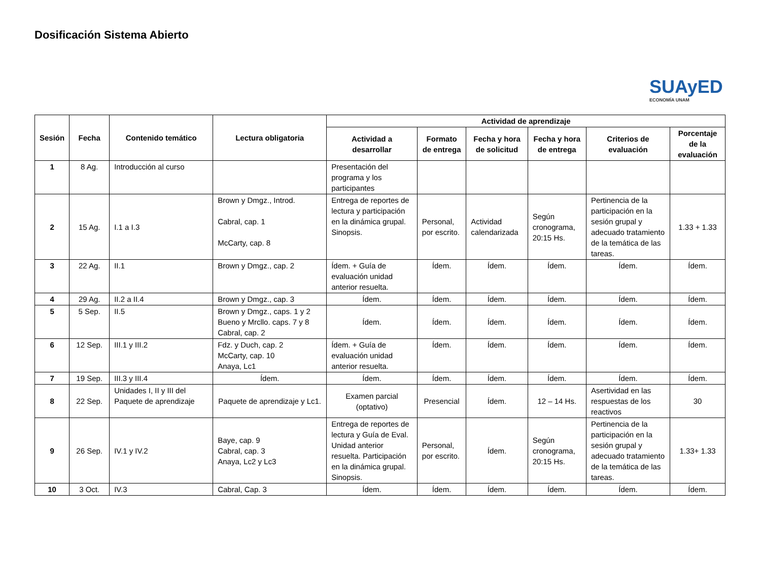Dosificación Sistema Abierto
SUAyED
ECONOMÍA UNAM
| Sesión | Fecha | Contenido temático | Lectura obligatoria | Actividad de aprendizaje | | | | | |
| --- | --- | --- | --- | --- | --- | --- | --- | --- | --- |
| | | | | Actividad a desarrollar | Formato de entrega | Fecha y hora de solicitud | Fecha y hora de entrega | Criterios de evaluación | Porcentaje de la evaluación |
| 1 | 8 Ag. | Introducción al curso | | Presentación del programa y los participantes | | | | | |
| 2 | 15 Ag. | I.1 a I.3 | Brown y Dmgz., Introd. Cabral, cap. 1 McCarty, cap. 8 | Entrega de reportes de lectura y participación en la dinámica grupal. Sinopsis. | Personal, por escrito. | Actividad calendarizada | Según cronograma, 20:15 Hs. | Pertinencia de la participación en la sesión grupal y adecuado tratamiento de la temática de las tareas. | 1.33 + 1.33 |
| 3 | 22 Ag. | II.1 | Brown y Dmgz., cap. 2 | Ídem. + Guía de evaluación unidad anterior resuelta. | Ídem. | Ídem. | Ídem. | Ídem. | Ídem. |
| 4 | 29 Ag. | II.2 a II.4 | Brown y Dmgz., cap. 3 | Ídem. | Ídem. | Ídem. | Ídem. | Ídem. | Ídem. |
| 5 | 5 Sep. | II.5 | Brown y Dmgz., caps. 1 y 2 Bueno y Mrcllo. caps. 7 y 8 Cabral, cap. 2 | Ídem. | Ídem. | Ídem. | Ídem. | Ídem. | Ídem. |
| 6 | 12 Sep. | III.1 y III.2 | Fdz. y Duch, cap. 2 McCarty, cap. 10 Anaya, Lc1 | Ídem. + Guía de evaluación unidad anterior resuelta. | Ídem. | Ídem. | Ídem. | Ídem. | Ídem. |
| 7 | 19 Sep. | III.3 y III.4 | Ídem. | Ídem. | Ídem. | Ídem. | Ídem. | Ídem. | Ídem. |
| 8 | 22 Sep. | Unidades I, II y III del Paquete de aprendizaje | Paquete de aprendizaje y Lc1. | Examen parcial (optativo) | Presencial | Ídem. | 12 – 14 Hs. | Asertividad en las respuestas de los reactivos | 30 |
| 9 | 26 Sep. | IV.1 y IV.2 | Baye, cap. 9 Cabral, cap. 3 Anaya, Lc2 y Lc3 | Entrega de reportes de lectura y Guía de Eval. Unidad anterior resuelta. Participación en la dinámica grupal. Sinopsis. | Personal, por escrito. | Ídem. | Según cronograma, 20:15 Hs. | Pertinencia de la participación en la sesión grupal y adecuado tratamiento de la temática de las tareas. | 1.33+ 1.33 |
| 10 | 3 Oct. | IV.3 | Cabral, Cap. 3 | Ídem. | Ídem. | Ídem. | Ídem. | Ídem. | Ídem. |